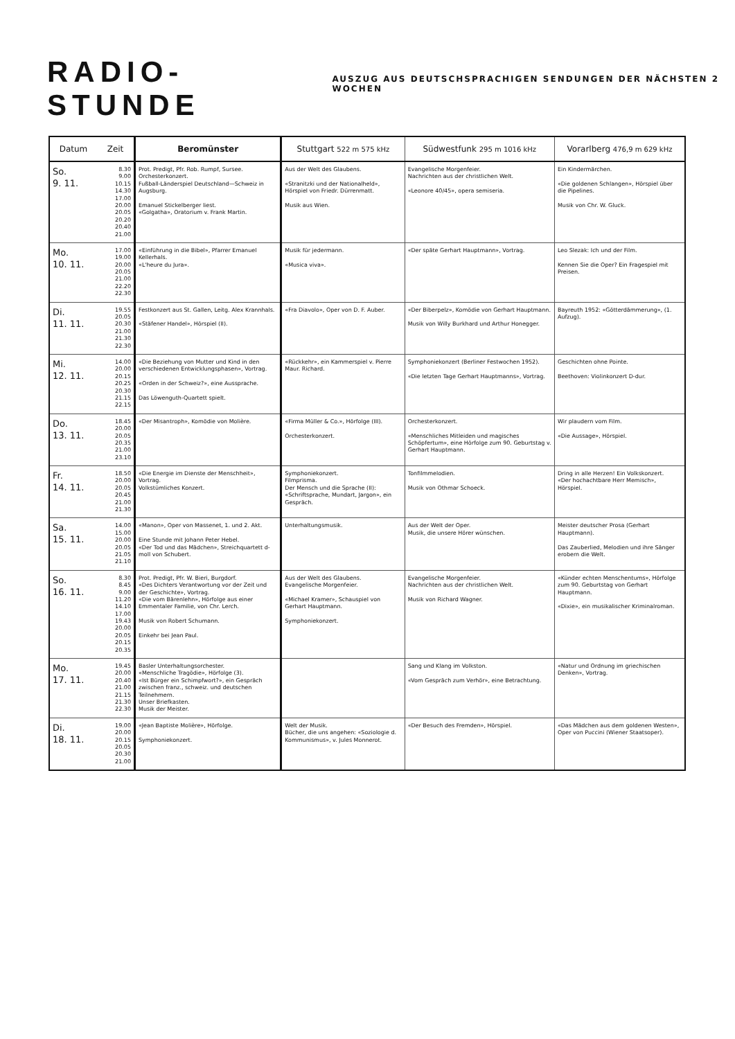RADIO-STUNDE AUSZUG AUS DEUTSCHSPRACHIGEN SENDUNGEN DER NÄCHSTEN 2 WOCHEN
| Datum | Zeit | Beromünster | Stuttgart 522 m 575 kHz | Südwestfunk 295 m 1016 kHz | Vorarlberg 476,9 m 629 kHz |
| --- | --- | --- | --- | --- | --- |
| So. 9. 11. | 8.30 9.00 10.15 14.30 17.00 20.00 20.05 20.20 20.40 21.00 | Prot. Predigt, Pfr. Rob. Rumpf, Sursee. Orchesterkonzert. Fußball-Länderspiel Deutschland—Schweiz in Augsburg. Emanuel Stickelberger liest. «Golgatha», Oratorium v. Frank Martin. | Aus der Welt des Glaubens. «Stranitzki und der Nationalheld», Hörspiel von Friedr. Dürrenmatt. Musik aus Wien. | Evangelische Morgenfeier. Nachrichten aus der christlichen Welt. «Leonore 40/45», opera semiseria. | Ein Kindermärchen. «Die goldenen Schlangen», Hörspiel über die Pipelines. Musik von Chr. W. Gluck. |
| Mo. 10. 11. | 17.00 19.00 20.00 20.05 21.00 22.20 22.30 | «Einführung in die Bibel», Pfarrer Emanuel Kellerhals. «L'heure du Jura». | Musik für jedermann. «Musica viva». | «Der späte Gerhart Hauptmann», Vortrag. | Leo Slezak: Ich und der Film. Kennen Sie die Oper? Ein Fragespiel mit Preisen. |
| Di. 11. 11. | 19.55 20.05 20.30 21.00 21.30 22.30 | Festkonzert aus St. Gallen, Leitg. Alex Krannhals. «Stäfener Handel», Hörspiel (II). | «Fra Diavolo», Oper von D. F. Auber. | «Der Biberpelz», Komödie von Gerhart Hauptmann. Musik von Willy Burkhard und Arthur Honegger. | Bayreuth 1952: «Götterdämmerung», (1. Aufzug). |
| Mi. 12. 11. | 14.00 20.00 20.15 20.25 20.30 21.15 22.15 | «Die Beziehung von Mutter und Kind in den verschiedenen Entwicklungsphasen», Vortrag. «Orden in der Schweiz?», eine Aussprache. Das Löwenguth-Quartett spielt. | «Rückkehr», ein Kammerspiel v. Pierre Maur. Richard. | Symphoniekonzert (Berliner Festwochen 1952). «Die letzten Tage Gerhart Hauptmanns», Vortrag. | Geschichten ohne Pointe. Beethoven: Violinkonzert D-dur. |
| Do. 13. 11. | 18.45 20.00 20.05 20.35 21.00 23.10 | «Der Misantroph», Komödie von Molière. | «Firma Müller & Co.», Hörfolge (III). Orchesterkonzert. | Orchesterkonzert. «Menschliches Mitleiden und magisches Schöpfertum», eine Hörfolge zum 90. Geburtstag v. Gerhart Hauptmann. | Wir plaudern vom Film. «Die Aussage», Hörspiel. |
| Fr. 14. 11. | 18.50 20.00 20.05 20.45 21.00 21.30 | «Die Energie im Dienste der Menschheit», Vortrag. Volkstümliches Konzert. | Symphoniekonzert. Filmprisma. Der Mensch und die Sprache (II): «Schriftsprache, Mundart, Jargon», ein Gespräch. | Tonfilmmelodien. Musik von Othmar Schoeck. | Dring in alle Herzen! Ein Volkskonzert. «Der hochachtbare Herr Memisch», Hörspiel. |
| Sa. 15. 11. | 14.00 15.00 20.00 20.05 21.05 21.10 | «Manon», Oper von Massenet, 1. und 2. Akt. Eine Stunde mit Johann Peter Hebel. «Der Tod und das Mädchen», Streichquartett d-moll von Schubert. | Unterhaltungsmusik. | Aus der Welt der Oper. Musik, die unsere Hörer wünschen. | Meister deutscher Prosa (Gerhart Hauptmann). Das Zauberlied, Melodien und ihre Sänger erobern die Welt. |
| So. 16. 11. | 8.30 8.45 9.00 11.20 14.10 17.00 19.43 20.00 20.05 20.15 20.35 | Prot. Predigt, Pfr. W. Bieri, Burgdorf. «Des Dichters Verantwortung vor der Zeit und der Geschichte», Vortrag. «Die vom Bärenlehn», Hörfolge aus einer Emmentaler Familie, von Chr. Lerch. Musik von Robert Schumann. Einkehr bei Jean Paul. | Aus der Welt des Glaubens. Evangelische Morgenfeier. «Michael Kramer», Schauspiel von Gerhart Hauptmann. Symphoniekonzert. | Evangelische Morgenfeier. Nachrichten aus der christlichen Welt. Musik von Richard Wagner. | «Künder echten Menschentums», Hörfolge zum 90. Geburtstag von Gerhart Hauptmann. «Dixie», ein musikalischer Kriminalroman. |
| Mo. 17. 11. | 19.45 20.00 20.40 21.00 21.15 21.30 22.30 | Basler Unterhaltungsorchester. «Menschliche Tragödie», Hörfolge (3). «Ist Bürger ein Schimpfwort?», ein Gespräch zwischen franz., schweiz. und deutschen Teilnehmern. Unser Briefkasten. Musik der Meister. | | Sang und Klang im Volkston. «Vom Gespräch zum Verhör», eine Betrachtung. | «Natur und Ordnung im griechischen Denken», Vortrag. |
| Di. 18. 11. | 19.00 20.00 20.15 20.05 20.30 21.00 | «Jean Baptiste Molière», Hörfolge. Symphoniekonzert. | Welt der Musik. Bücher, die uns angehen: «Soziologie d. Kommunismus», v. Jules Monnerot. | «Der Besuch des Fremden», Hörspiel. | «Das Mädchen aus dem goldenen Westen», Oper von Puccini (Wiener Staatsoper). |